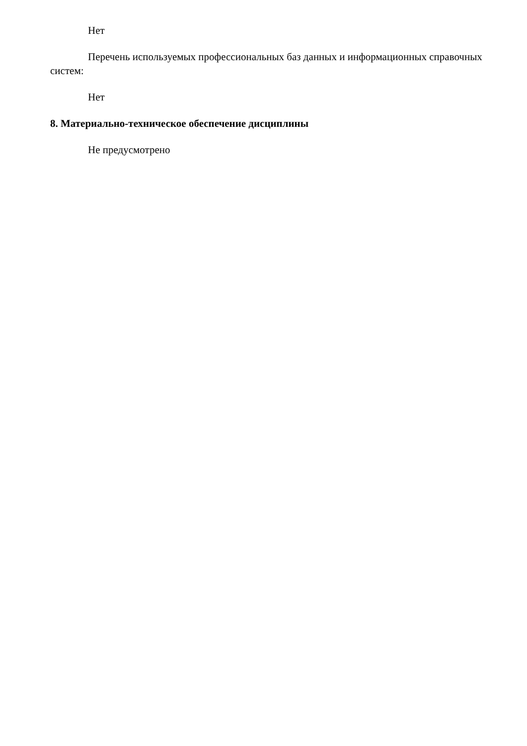Нет
Перечень используемых профессиональных баз данных и информационных справочных систем:
Нет
8. Материально-техническое обеспечение дисциплины
Не предусмотрено